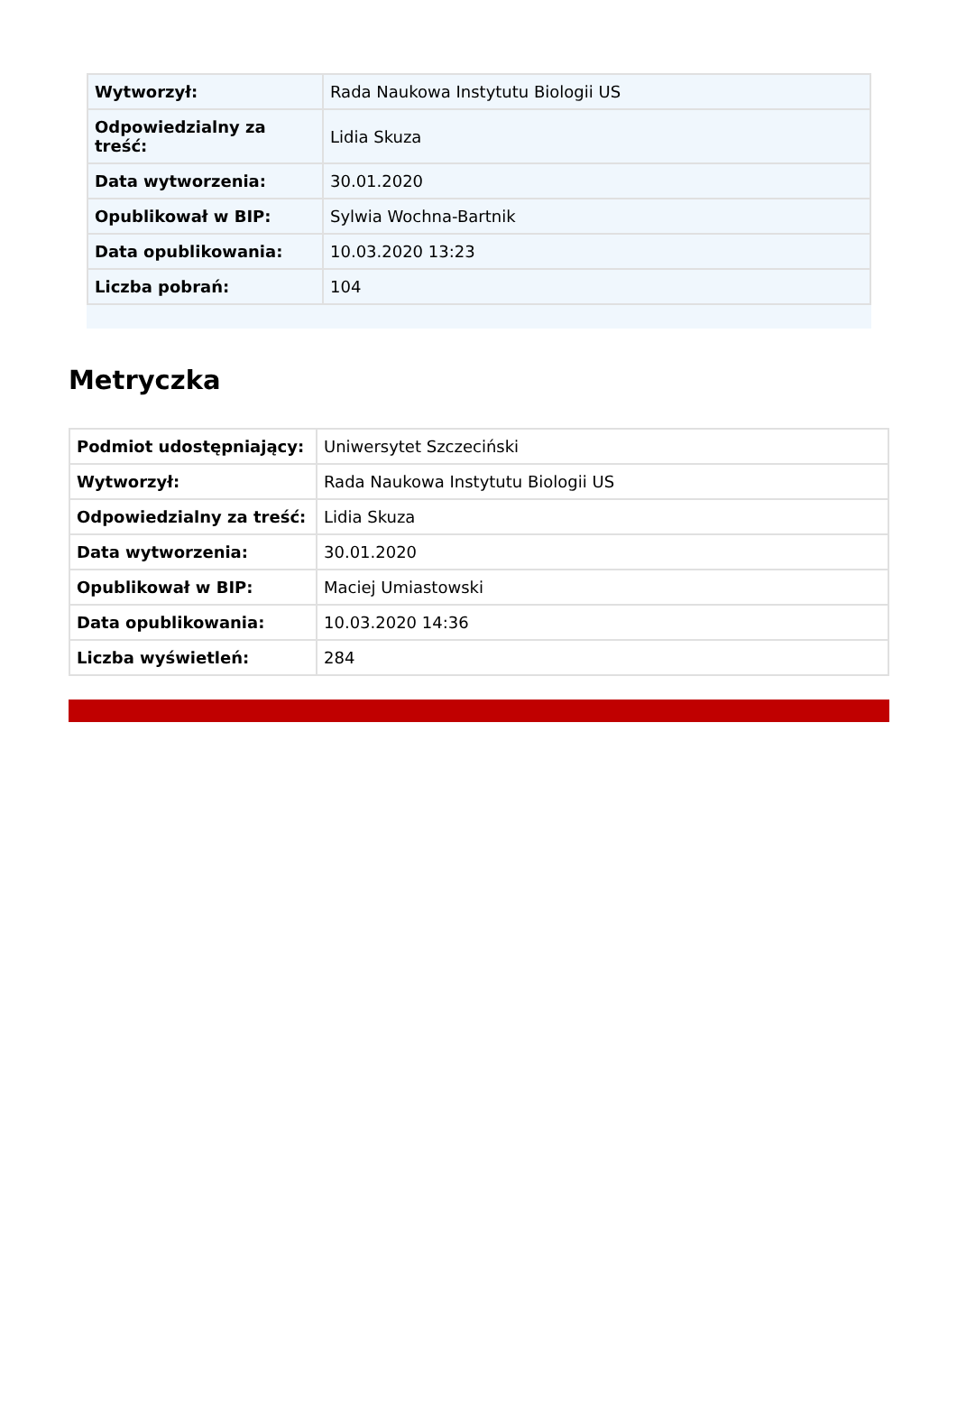| Wytworzył: | Rada Naukowa Instytutu Biologii US |
| Odpowiedzialny za treść: | Lidia Skuza |
| Data wytworzenia: | 30.01.2020 |
| Opublikował w BIP: | Sylwia Wochna-Bartnik |
| Data opublikowania: | 10.03.2020 13:23 |
| Liczba pobrań: | 104 |
Metryczka
| Podmiot udostępniający: | Uniwersytet Szczeciński |
| Wytworzył: | Rada Naukowa Instytutu Biologii US |
| Odpowiedzialny za treść: | Lidia Skuza |
| Data wytworzenia: | 30.01.2020 |
| Opublikował w BIP: | Maciej Umiastowski |
| Data opublikowania: | 10.03.2020 14:36 |
| Liczba wyświetleń: | 284 |